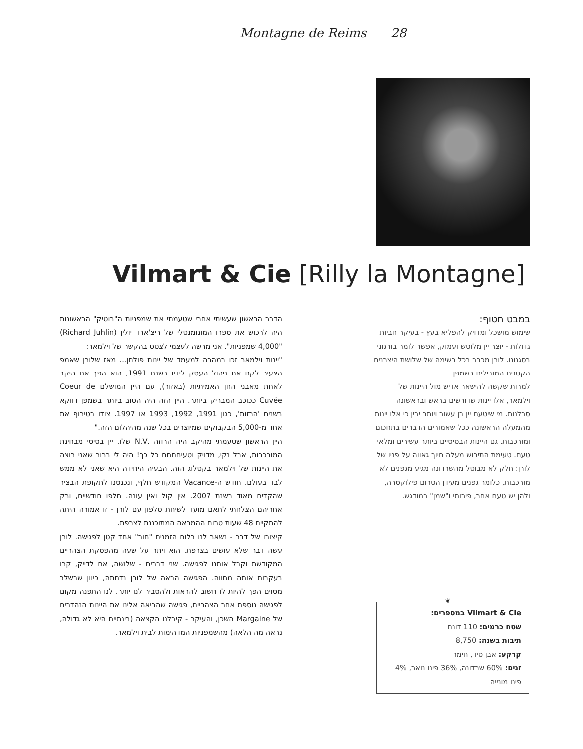Montagne de Reims 28
Vilmart & Cie [Rilly la Montagne]
במבט חטוף:
שימוש מושכל ומדויק להפליא בעץ - בעיקר חביות גדולות - יוצר יין מלוטש ועמוק, אפשר לומר בורגוני בסגנונו. לורן מכבב בכל רשימה של שלושת היצרנים הקטנים המובילים בשמפן.
למרות שקשה להישאר אדיש מול היינות של וילמאר, אלו יינות שדורשים בראש ובראשונה סבלנות. מי שיטעם יין בן עשור ויותר יבין כי אלו יינות מהמעלה הראשונה ככל שאמורים הדברים בתחכום ומורכבות. גם היינות הבסיסיים ביותר עשירים ומלאי טעם. טעימת התירוש מעלה חיוך גאווה על פניו של לורן: חלק לא מבוטל מהשרדונה מגיע מגפנים לא מורכבות, כלומר גפנים מעידן הטרום פילוקסרה, ולהן יש טעם אחר, פירותי ו"שמן" במודגש.
הדבר הראשון שעשיתי אחרי שטעמתי את שמפניות ה"בוטיק" הראשונות היה לרכוש את ספרו המונומנטלי של ריצ'ארד יולין (Richard Juhlin) "4,000 שמפניות". אני מרשה לעצמי לצטט בהקשר של וילמאר:
"יינות וילמאר זכו במהרה למעמד של יינות פולחן... מאז שלורן שאמפ הצעיר לקח את ניהול העסק לידיו בשנת 1991, הוא הפך את היקב לאחת מאבני החן האמיתיות (באזור), עם היין המושלם Coeur de Cuvée ככוכב המבריק ביותר. היין הזה היה הטוב ביותר בשמפן דווקא בשנים 'הרזות', כגון 1991, 1992, 1993 או 1997. צודו בטירוף את אחד מ-5,000 הבקבוקים שמיוצרים בכל שנה מהיהלום הזה."
היין הראשון שטעמתי מהיקב היה הרוזה .N.V שלו. יין בסיסי מבחינת המורכבות, אבל נקי, מדויק וטעיםםםם כל כך! היה לי ברור שאני רוצה את היינות של וילמאר בקטלוג הזה. הבעיה היחידה היא שאני לא ממש לבד בעולם. חודש ה-Vacance המקודש חלף, ונכנסנו לתקופת הבציר שהקדים מאוד בשנת 2007. אין קול ואין עונה. חלפו חודשיים, ורק אחריהם הצלחתי לתאם מועד לשיחת טלפון עם לורן - זו אמורה היתה להתקיים 48 שעות טרום ההמראה המתוכננת לצרפת.
קיצורו של דבר - נשאר לנו בלוח הזמנים "חור" אחד קטן לפגישה. לורן עשה דבר שלא עושים בצרפת. הוא ויתר על שעה מהפסקת הצהריים המקודשת וקבל אותנו לפגישה. שני דברים - שלושה, אם לדייק, קרו בעקבות אותה מחווה. הפגישה הבאה של לורן נדחתה, כיוון שבשלב מסוים הפך להיות לו חשוב להראות ולהסביר לנו יותר. לנו התפנה מקום לפגישה נוספת אחר הצהריים, פגישה שהביאה אלינו את היינות הנהדרים של Margaine השכן, והעיקר - קיבלנו הקצאה (בינתיים היא לא גדולה, נראה מה הלאה) מהשמפניות המדהימות לבית וילמאר.
❦
Vilmart & Cie במספרים:
שטח כרמים: 110 דונם
תיבות בשנה: 8,750
קרקע: אבן סיד, חימר
זנים: 60% שרדונה, 36% פינו נואר, 4% פינו מונייה